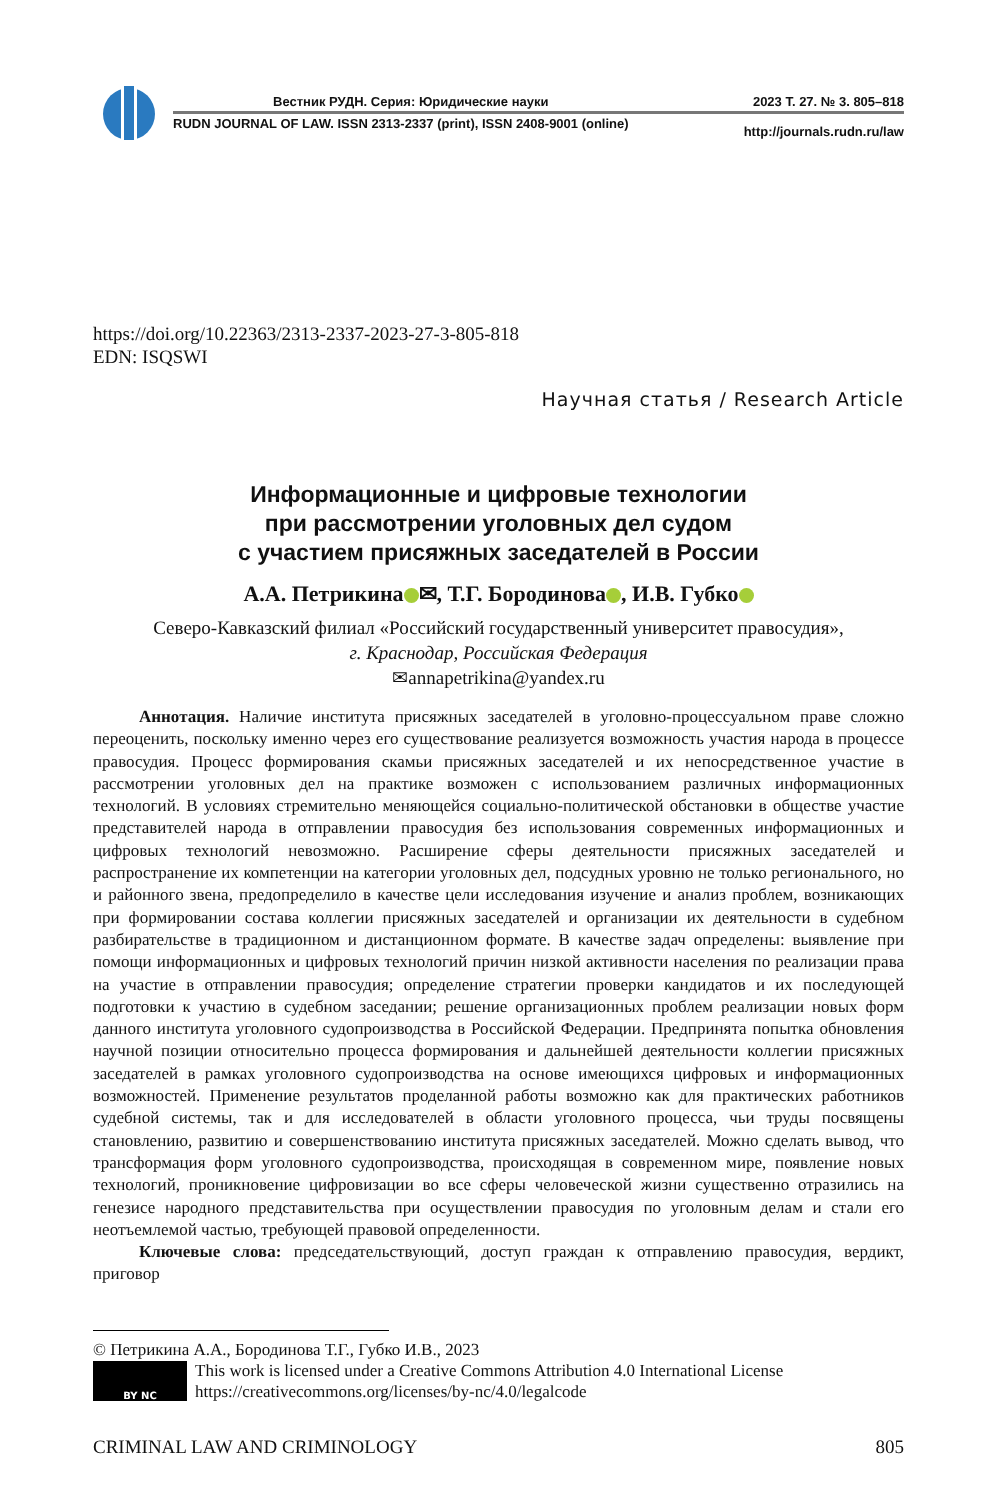Вестник РУДН. Серия: Юридические науки 2023 Т. 27. № 3. 805–818
RUDN JOURNAL OF LAW. ISSN 2313-2337 (print), ISSN 2408-9001 (online) http://journals.rudn.ru/law
https://doi.org/10.22363/2313-2337-2023-27-3-805-818
EDN: ISQSWI
Научная статья / Research Article
Информационные и цифровые технологии
при рассмотрении уголовных дел судом
с участием присяжных заседателей в России
А.А. Петрикина ✉, Т.Г. Бородинова , И.В. Губко
Северо-Кавказский филиал «Российский государственный университет правосудия»,
г. Краснодар, Российская Федерация
✉annapetrikina@yandex.ru
Аннотация. Наличие института присяжных заседателей в уголовно-процессуальном праве сложно переоценить, поскольку именно через его существование реализуется возможность участия народа в процессе правосудия. Процесс формирования скамьи присяжных заседателей и их непосредственное участие в рассмотрении уголовных дел на практике возможен с использованием различных информационных технологий. В условиях стремительно меняющейся социально-политической обстановки в обществе участие представителей народа в отправлении правосудия без использования современных информационных и цифровых технологий невозможно. Расширение сферы деятельности присяжных заседателей и распространение их компетенции на категории уголовных дел, подсудных уровню не только регионального, но и районного звена, предопределило в качестве цели исследования изучение и анализ проблем, возникающих при формировании состава коллегии присяжных заседателей и организации их деятельности в судебном разбирательстве в традиционном и дистанционном формате. В качестве задач определены: выявление при помощи информационных и цифровых технологий причин низкой активности населения по реализации права на участие в отправлении правосудия; определение стратегии проверки кандидатов и их последующей подготовки к участию в судебном заседании; решение организационных проблем реализации новых форм данного института уголовного судопроизводства в Российской Федерации. Предпринята попытка обновления научной позиции относительно процесса формирования и дальнейшей деятельности коллегии присяжных заседателей в рамках уголовного судопроизводства на основе имеющихся цифровых и информационных возможностей. Применение результатов проделанной работы возможно как для практических работников судебной системы, так и для исследователей в области уголовного процесса, чьи труды посвящены становлению, развитию и совершенствованию института присяжных заседателей. Можно сделать вывод, что трансформация форм уголовного судопроизводства, происходящая в современном мире, появление новых технологий, проникновение цифровизации во все сферы человеческой жизни существенно отразились на генезисе народного представительства при осуществлении правосудия по уголовным делам и стали его неотъемлемой частью, требующей правовой определенности.
Ключевые слова: председательствующий, доступ граждан к отправлению правосудия, вердикт, приговор
© Петрикина А.А., Бородинова Т.Г., Губко И.В., 2023
BY NC
This work is licensed under a Creative Commons Attribution 4.0 International License
https://creativecommons.org/licenses/by-nc/4.0/legalcode
CRIMINAL LAW AND CRIMINOLOGY 805